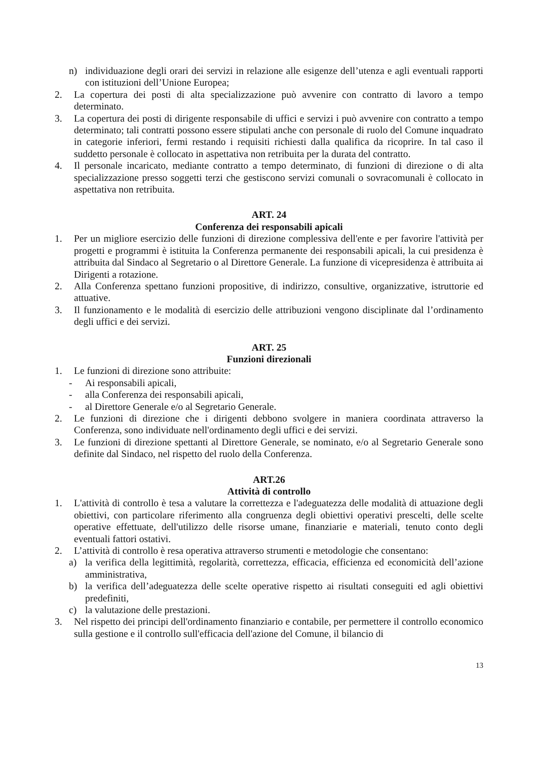n) individuazione degli orari dei servizi in relazione alle esigenze dell’utenza e agli eventuali rapporti con istituzioni dell’Unione Europea;
2. La copertura dei posti di alta specializzazione può avvenire con contratto di lavoro a tempo determinato.
3. La copertura dei posti di dirigente responsabile di uffici e servizi i può avvenire con contratto a tempo determinato; tali contratti possono essere stipulati anche con personale di ruolo del Comune inquadrato in categorie inferiori, fermi restando i requisiti richiesti dalla qualifica da ricoprire. In tal caso il suddetto personale è collocato in aspettativa non retribuita per la durata del contratto.
4. Il personale incaricato, mediante contratto a tempo determinato, di funzioni di direzione o di alta specializzazione presso soggetti terzi che gestiscono servizi comunali o sovracomunali è collocato in aspettativa non retribuita.
ART. 24
Conferenza dei responsabili apicali
1. Per un migliore esercizio delle funzioni di direzione complessiva dell'ente e per favorire l'attività per progetti e programmi è istituita la Conferenza permanente dei responsabili apicali, la cui presidenza è attribuita dal Sindaco al Segretario o al Direttore Generale. La funzione di vicepresidenza è attribuita ai Dirigenti a rotazione.
2. Alla Conferenza spettano funzioni propositive, di indirizzo, consultive, organizzative, istruttorie ed attuative.
3. Il funzionamento e le modalità di esercizio delle attribuzioni vengono disciplinate dal l’ordinamento degli uffici e dei servizi.
ART. 25
Funzioni direzionali
1. Le funzioni di direzione sono attribuite:
- Ai responsabili apicali,
- alla Conferenza dei responsabili apicali,
- al Direttore Generale e/o al Segretario Generale.
2. Le funzioni di direzione che i dirigenti debbono svolgere in maniera coordinata attraverso la Conferenza, sono individuate nell'ordinamento degli uffici e dei servizi.
3. Le funzioni di direzione spettanti al Direttore Generale, se nominato, e/o al Segretario Generale sono definite dal Sindaco, nel rispetto del ruolo della Conferenza.
ART.26
Attività di controllo
1. L'attività di controllo è tesa a valutare la correttezza e l'adeguatezza delle modalità di attuazione degli obiettivi, con particolare riferimento alla congruenza degli obiettivi operativi prescelti, delle scelte operative effettuate, dell'utilizzo delle risorse umane, finanziarie e materiali, tenuto conto degli eventuali fattori ostativi.
2. L’attività di controllo è resa operativa attraverso strumenti e metodologie che consentano:
a) la verifica della legittimità, regolarità, correttezza, efficacia, efficienza ed economicità dell’azione amministrativa,
b) la verifica dell’adeguatezza delle scelte operative rispetto ai risultati conseguiti ed agli obiettivi predefiniti,
c) la valutazione delle prestazioni.
3. Nel rispetto dei principi dell'ordinamento finanziario e contabile, per permettere il controllo economico sulla gestione e il controllo sull'efficacia dell'azione del Comune, il bilancio di
13